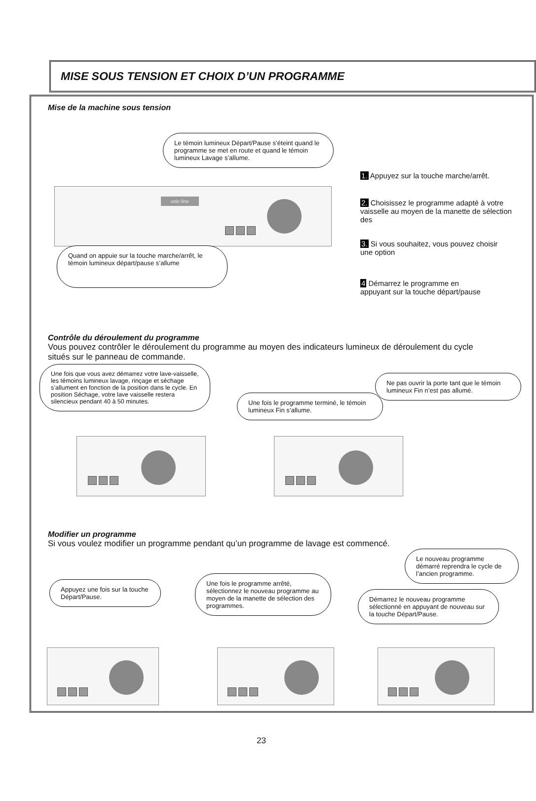MISE SOUS TENSION ET CHOIX D’UN PROGRAMME
Mise de la machine sous tension
Le témoin lumineux Départ/Pause s’éteint quand le programme se met en route et quand le témoin lumineux Lavage s’allume.
unic line
Quand on appuie sur la touche marche/arrêt, le témoin lumineux départ/pause s’allume
1. Appuyez sur la touche marche/arrêt.
2. Choisissez le programme adapté à votre vaisselle au moyen de la manette de sélection des
3. Si vous souhaitez, vous pouvez choisir une option
4 Démarrez le programme en appuyant sur la touche départ/pause
Contrôle du déroulement du programme
Vous pouvez contrôler le déroulement du programme au moyen des indicateurs lumineux de déroulement du cycle situés sur le panneau de commande.
Une fois que vous avez démarrez votre lave-vaisselle, les témoins lumineux lavage, rinçage et séchage s’allument en fonction de la position dans le cycle. En position Séchage, votre lave vaisselle restera silencieux pendant 40 à 50 minutes.
Une fois le programme terminé, le témoin lumineux Fin s’allume.
Ne pas ouvrir la porte tant que le témoin lumineux Fin n’est pas allumé.
Modifier un programme
Si vous voulez modifier un programme pendant qu’un programme de lavage est commencé.
Appuyez une fois sur la touche Départ/Pause.
Une fois le programme arrêté, sélectionnez le nouveau programme au moyen de la manette de sélection des programmes.
Le nouveau programme démarré reprendra le cycle de l’ancien programme.
Démarrez le nouveau programme sélectionné en appuyant de nouveau sur la touche Départ/Pause.
23